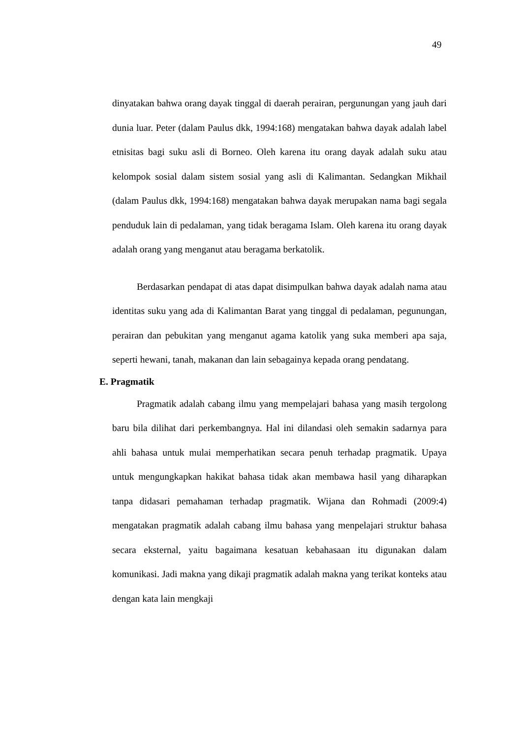49
dinyatakan bahwa orang dayak tinggal di daerah perairan, pergunungan yang jauh dari dunia luar. Peter (dalam Paulus dkk, 1994:168) mengatakan bahwa dayak adalah label etnisitas bagi suku asli di Borneo. Oleh karena itu orang dayak adalah suku atau kelompok sosial dalam sistem sosial yang asli di Kalimantan. Sedangkan Mikhail (dalam Paulus dkk, 1994:168) mengatakan bahwa dayak merupakan nama bagi segala penduduk lain di pedalaman, yang tidak beragama Islam. Oleh karena itu orang dayak adalah orang yang menganut atau beragama berkatolik.
Berdasarkan pendapat di atas dapat disimpulkan bahwa dayak adalah nama atau identitas suku yang ada di Kalimantan Barat yang tinggal di pedalaman, pegunungan, perairan dan pebukitan yang menganut agama katolik yang suka memberi apa saja, seperti hewani, tanah, makanan dan lain sebagainya kepada orang pendatang.
E. Pragmatik
Pragmatik adalah cabang ilmu yang mempelajari bahasa yang masih tergolong baru bila dilihat dari perkembangnya. Hal ini dilandasi oleh semakin sadarnya para ahli bahasa untuk mulai memperhatikan secara penuh terhadap pragmatik. Upaya untuk mengungkapkan hakikat bahasa tidak akan membawa hasil yang diharapkan tanpa didasari pemahaman terhadap pragmatik. Wijana dan Rohmadi (2009:4) mengatakan pragmatik adalah cabang ilmu bahasa yang menpelajari struktur bahasa secara eksternal, yaitu bagaimana kesatuan kebahasaan itu digunakan dalam komunikasi. Jadi makna yang dikaji pragmatik adalah makna yang terikat konteks atau dengan kata lain mengkaji